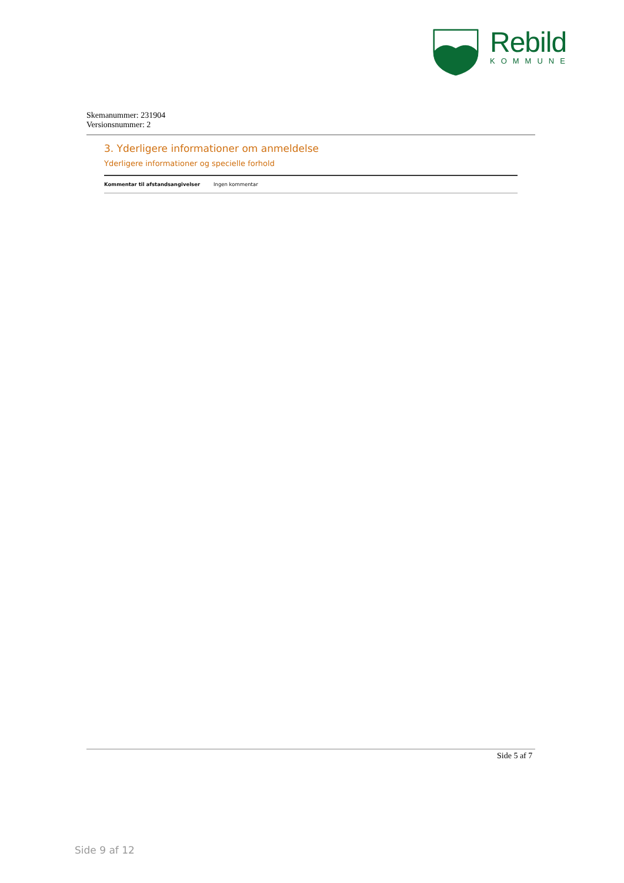Rebild
KOMMUNE
Skemanummer: 231904
Versionsnummer: 2
3. Yderligere informationer om anmeldelse
Yderligere informationer og specielle forhold
| Kommentar til afstandsangivelser | Ingen kommentar |
Side 5 af 7
Side 9 af 12